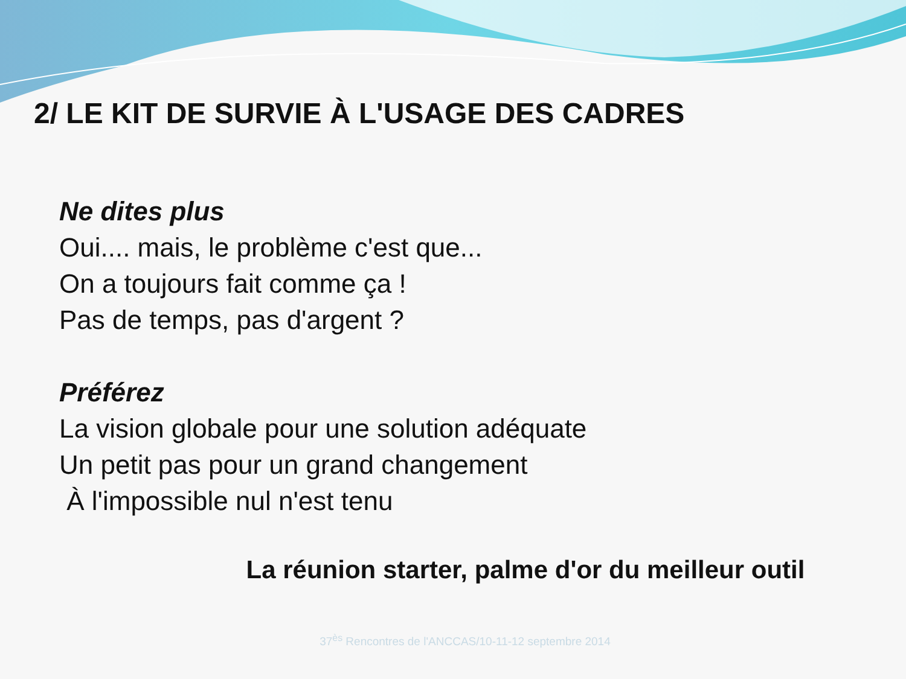2/ LE KIT DE SURVIE À L'USAGE DES CADRES
Ne dites plus
Oui.... mais, le problème c'est que...
On a toujours fait comme ça !
Pas de temps, pas d'argent ?
Préférez
La vision globale pour une solution adéquate
Un petit pas pour un grand changement
À l'impossible nul n'est tenu
La réunion starter, palme d'or du meilleur outil
37<sup>ès</sup> Rencontres de l'ANCCAS/10-11-12 septembre 2014